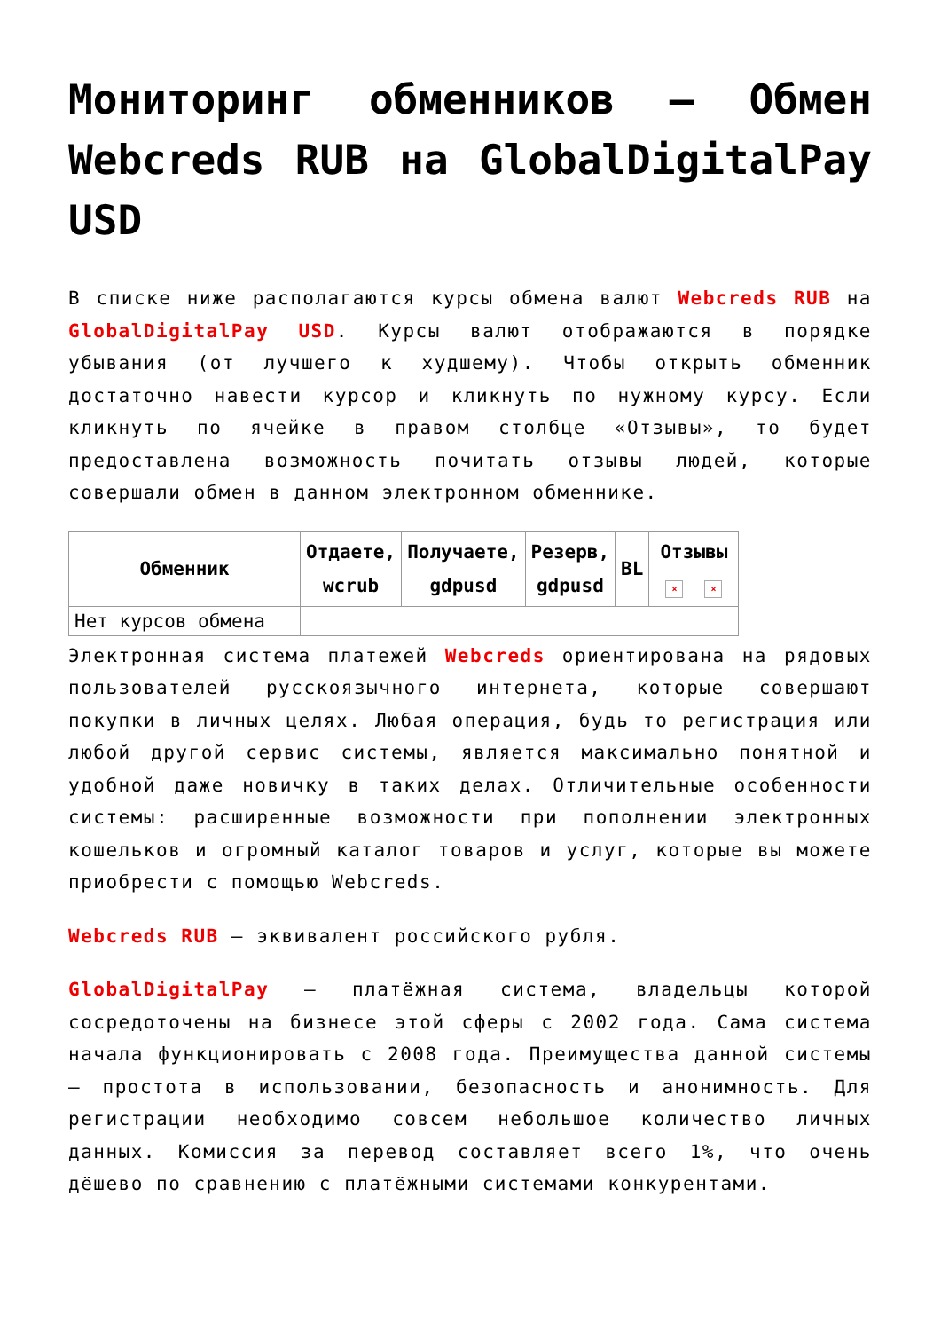Мониторинг обменников — Обмен Webcreds RUB на GlobalDigitalPay USD
В списке ниже располагаются курсы обмена валют Webcreds RUB на GlobalDigitalPay USD. Курсы валют отображаются в порядке убывания (от лучшего к худшему). Чтобы открыть обменник достаточно навести курсор и кликнуть по нужному курсу. Если кликнуть по ячейке в правом столбце «Отзывы», то будет предоставлена возможность почитать отзывы людей, которые совершали обмен в данном электронном обменнике.
| Обменник | Отдаете, wcrub | Получаете, gdpusd | Резерв, gdpusd | BL | Отзывы × × |
| --- | --- | --- | --- | --- | --- |
| Нет курсов обмена | | | | | |
Электронная система платежей Webcreds ориентирована на рядовых пользователей русскоязычного интернета, которые совершают покупки в личных целях. Любая операция, будь то регистрация или любой другой сервис системы, является максимально понятной и удобной даже новичку в таких делах. Отличительные особенности системы: расширенные возможности при пополнении электронных кошельков и огромный каталог товаров и услуг, которые вы можете приобрести с помощью Webcreds.
Webcreds RUB — эквивалент российского рубля.
GlobalDigitalPay — платёжная система, владельцы которой сосредоточены на бизнесе этой сферы с 2002 года. Сама система начала функционировать с 2008 года. Преимущества данной системы — простота в использовании, безопасность и анонимность. Для регистрации необходимо совсем небольшое количество личных данных. Комиссия за перевод составляет всего 1%, что очень дёшево по сравнению с платёжными системами конкурентами.